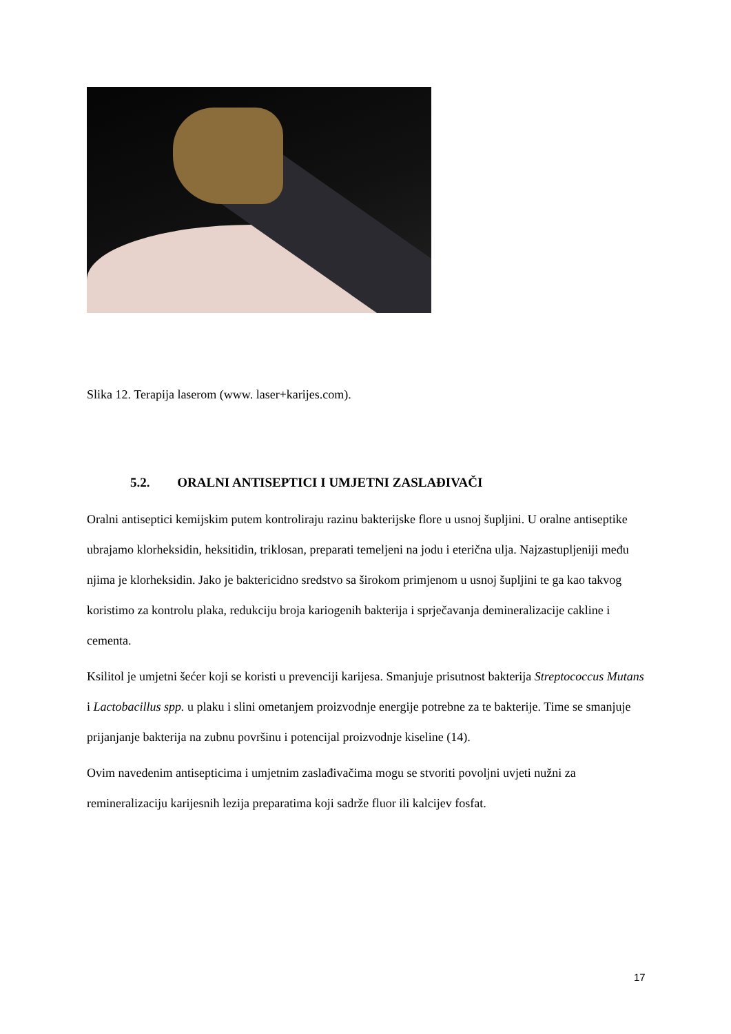Slika 12. Terapija laserom (www. laser+karijes.com).
5.2. ORALNI ANTISEPTICI I UMJETNI ZASLAĐIVAČI
Oralni antiseptici kemijskim putem kontroliraju razinu bakterijske flore u usnoj šupljini. U oralne antiseptike ubrajamo klorheksidin, heksitidin, triklosan, preparati temeljeni na jodu i eterična ulja. Najzastupljeniji među njima je klorheksidin. Jako je baktericidno sredstvo sa širokom primjenom u usnoj šupljini te ga kao takvog koristimo za kontrolu plaka, redukciju broja kariogenih bakterija i sprječavanja demineralizacije cakline i cementa.
Ksilitol je umjetni šećer koji se koristi u prevenciji karijesa. Smanjuje prisutnost bakterija Streptococcus Mutans i Lactobacillus spp. u plaku i slini ometanjem proizvodnje energije potrebne za te bakterije. Time se smanjuje prijanjanje bakterija na zubnu površinu i potencijal proizvodnje kiseline (14).
Ovim navedenim antisepticima i umjetnim zaslađivačima mogu se stvoriti povoljni uvjeti nužni za remineralizaciju karijesnih lezija preparatima koji sadrže fluor ili kalcijev fosfat.
17